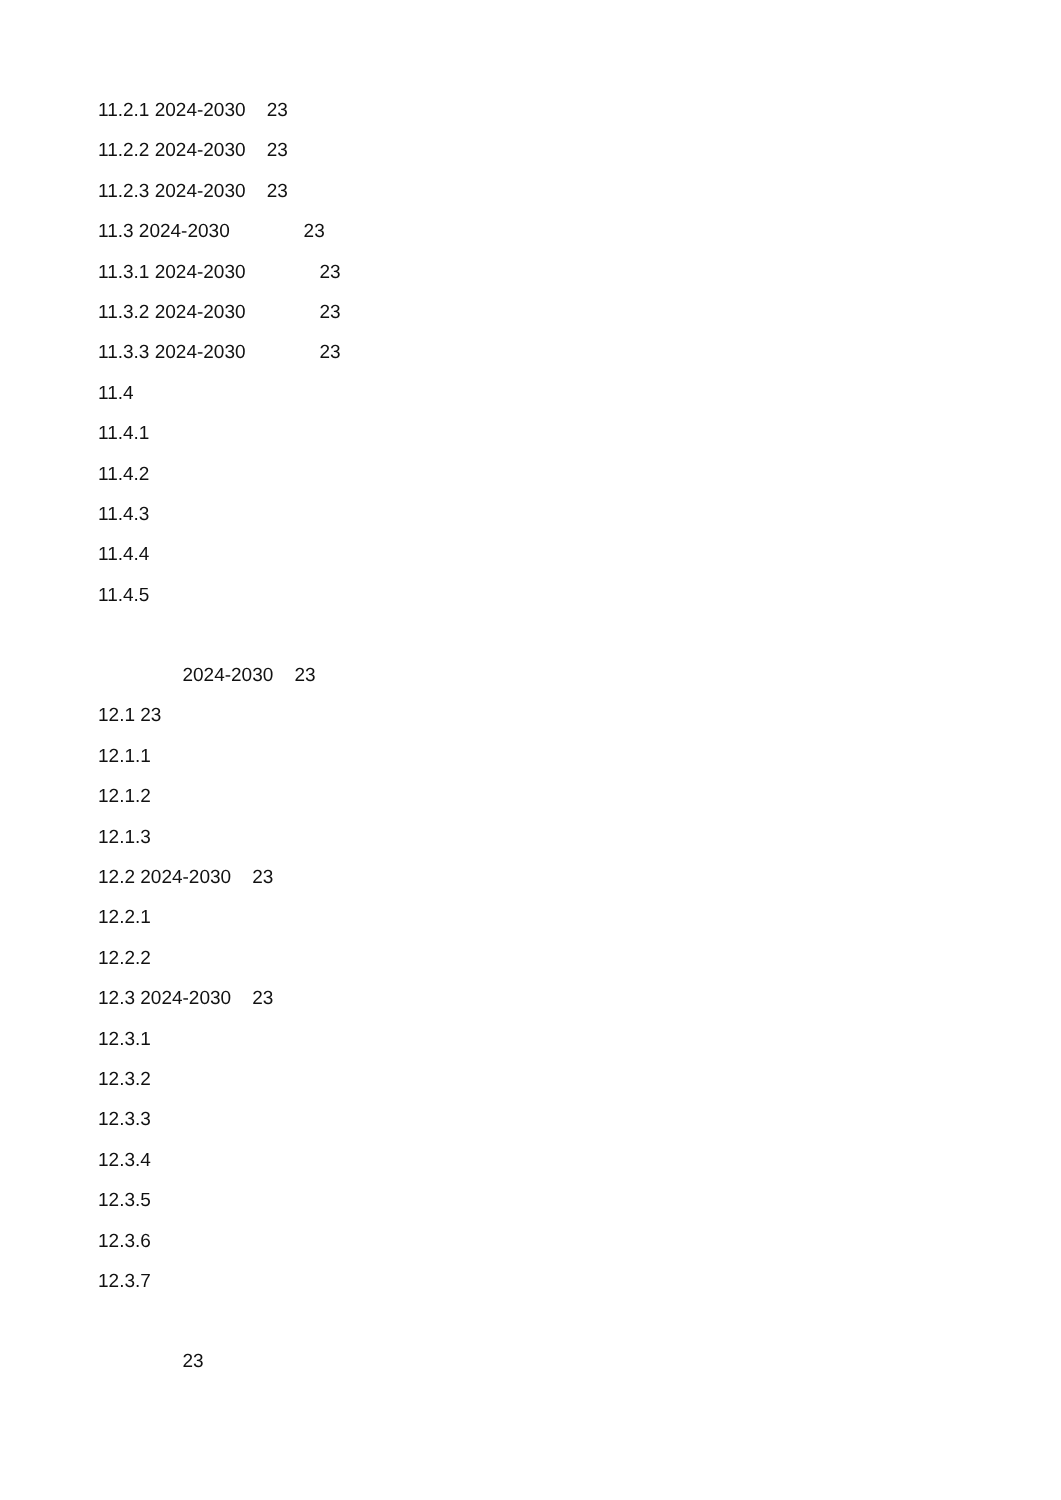11.2.1 2024-2030 23
11.2.2 2024-2030 23
11.2.3 2024-2030 23
11.3 2024-2030 23
11.3.1 2024-2030 23
11.3.2 2024-2030 23
11.3.3 2024-2030 23
11.4
11.4.1
11.4.2
11.4.3
11.4.4
11.4.5
2024-2030 23
12.1 23
12.1.1
12.1.2
12.1.3
12.2 2024-2030 23
12.2.1
12.2.2
12.3 2024-2030 23
12.3.1
12.3.2
12.3.3
12.3.4
12.3.5
12.3.6
12.3.7
23